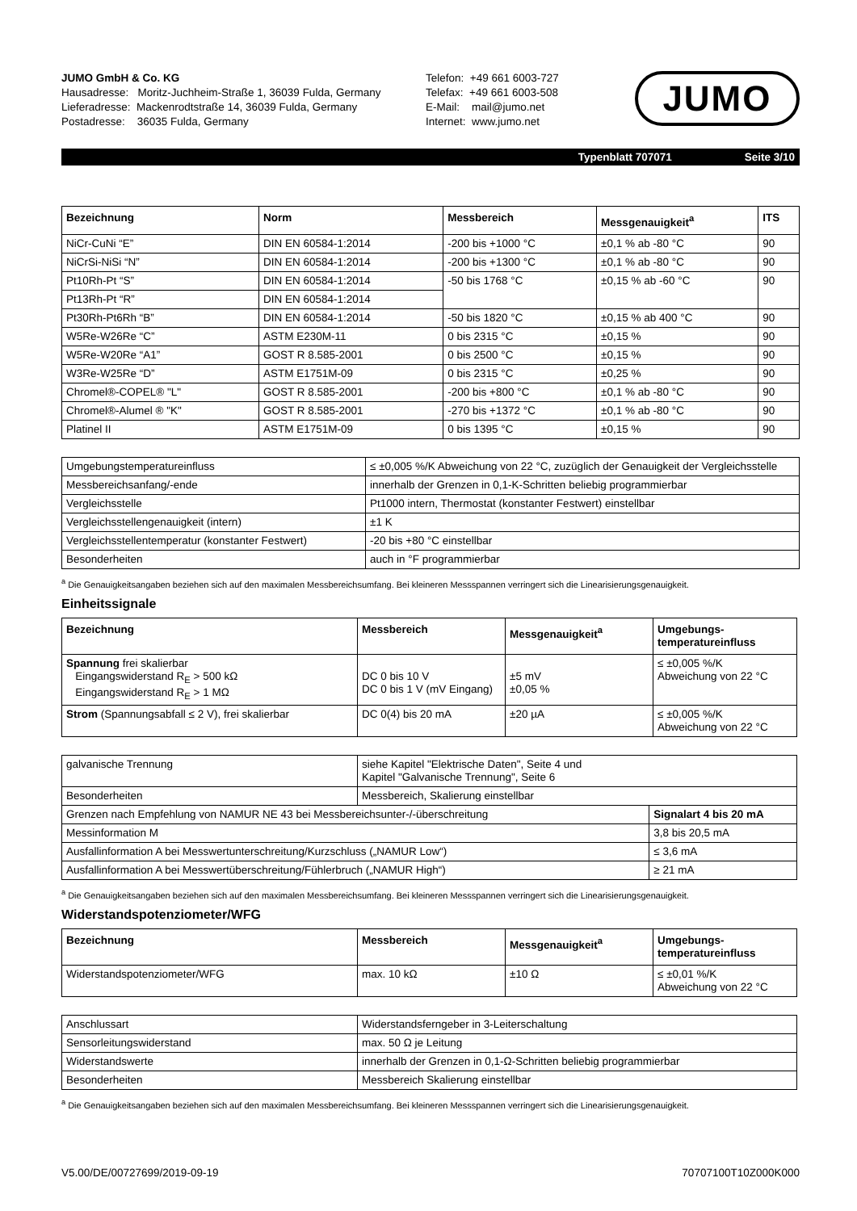JUMO GmbH & Co. KG
Hausadresse: Moritz-Juchheim-Straße 1, 36039 Fulda, Germany
Lieferadresse: Mackenrodtstraße 14, 36039 Fulda, Germany
Postadresse: 36035 Fulda, Germany
Telefon: +49 661 6003-727
Telefax: +49 661 6003-508
E-Mail: mail@jumo.net
Internet: www.jumo.net
JUMO
Typenblatt 707071 Seite 3/10
| Bezeichnung | Norm | Messbereich | Messgenauigkeit<sup>a</sup> | ITS |
| --- | --- | --- | --- | --- |
| NiCr-CuNi “E” | DIN EN 60584-1:2014 | -200 bis +1000 °C | ±0,1 % ab -80 °C | 90 |
| NiCrSi-NiSi “N” | DIN EN 60584-1:2014 | -200 bis +1300 °C | ±0,1 % ab -80 °C | 90 |
| Pt10Rh-Pt “S” | DIN EN 60584-1:2014 | -50 bis 1768 °C | ±0,15 % ab -60 °C | 90 |
| Pt13Rh-Pt “R” | DIN EN 60584-1:2014 | | | |
| Pt30Rh-Pt6Rh “B” | DIN EN 60584-1:2014 | -50 bis 1820 °C | ±0,15 % ab 400 °C | 90 |
| W5Re-W26Re “C” | ASTM E230M-11 | 0 bis 2315 °C | ±0,15 % | 90 |
| W5Re-W20Re “A1” | GOST R 8.585-2001 | 0 bis 2500 °C | ±0,15 % | 90 |
| W3Re-W25Re “D” | ASTM E1751M-09 | 0 bis 2315 °C | ±0,25 % | 90 |
| Chromel®-COPEL® "L" | GOST R 8.585-2001 | -200 bis +800 °C | ±0,1 % ab -80 °C | 90 |
| Chromel®-Alumel ® "K" | GOST R 8.585-2001 | -270 bis +1372 °C | ±0,1 % ab -80 °C | 90 |
| Platinel II | ASTM E1751M-09 | 0 bis 1395 °C | ±0,15 % | 90 |
| Umgebungstemperatureinfluss | ≤ ±0,005 %/K Abweichung von 22 °C, zuzüglich der Genauigkeit der Vergleichsstelle |
| Messbereichsanfang/-ende | innerhalb der Grenzen in 0,1-K-Schritten beliebig programmierbar |
| Vergleichsstelle | Pt1000 intern, Thermostat (konstanter Festwert) einstellbar |
| Vergleichsstellengenauigkeit (intern) | ±1 K |
| Vergleichsstellentemperatur (konstanter Festwert) | -20 bis +80 °C einstellbar |
| Besonderheiten | auch in °F programmierbar |
<sup>a</sup> Die Genauigkeitsangaben beziehen sich auf den maximalen Messbereichsumfang. Bei kleineren Messspannen verringert sich die Linearisierungsgenauigkeit.
Einheitssignale
| Bezeichnung | Messbereich | Messgenauigkeit<sup>a</sup> | Umgebungs- temperatureinfluss |
| --- | --- | --- | --- |
| Spannung frei skalierbar Eingangswiderstand R<sub>E</sub> > 500 kΩ Eingangswiderstand R<sub>E</sub> > 1 MΩ | DC 0 bis 10 V DC 0 bis 1 V (mV Eingang) | ±5 mV ±0,05 % | ≤ ±0,005 %/K Abweichung von 22 °C |
| Strom (Spannungsabfall ≤ 2 V), frei skalierbar | DC 0(4) bis 20 mA | ±20 µA | ≤ ±0,005 %/K Abweichung von 22 °C |
| galvanische Trennung | siehe Kapitel "Elektrische Daten", Seite 4 und Kapitel "Galvanische Trennung", Seite 6 | |
| Besonderheiten | Messbereich, Skalierung einstellbar | |
| Grenzen nach Empfehlung von NAMUR NE 43 bei Messbereichsunter-/-überschreitung | | Signalart 4 bis 20 mA |
| Messinformation M | | 3,8 bis 20,5 mA |
| Ausfallinformation A bei Messwertunterschreitung/Kurzschluss („NAMUR Low“) | | ≤ 3,6 mA |
| Ausfallinformation A bei Messwertüberschreitung/Fühlerbruch („NAMUR High“) | | ≥ 21 mA |
<sup>a</sup> Die Genauigkeitsangaben beziehen sich auf den maximalen Messbereichsumfang. Bei kleineren Messspannen verringert sich die Linearisierungsgenauigkeit.
Widerstandspotenziometer/WFG
| Bezeichnung | Messbereich | Messgenauigkeit<sup>a</sup> | Umgebungs- temperatureinfluss |
| --- | --- | --- | --- |
| Widerstandspotenziometer/WFG | max. 10 kΩ | ±10 Ω | ≤ ±0,01 %/K Abweichung von 22 °C |
| Anschlussart | Widerstandsferngeber in 3-Leiterschaltung |
| Sensorleitungswiderstand | max. 50 Ω je Leitung |
| Widerstandswerte | innerhalb der Grenzen in 0,1-Ω-Schritten beliebig programmierbar |
| Besonderheiten | Messbereich Skalierung einstellbar |
<sup>a</sup> Die Genauigkeitsangaben beziehen sich auf den maximalen Messbereichsumfang. Bei kleineren Messspannen verringert sich die Linearisierungsgenauigkeit.
V5.00/DE/00727699/2019-09-19 70707100T10Z000K000